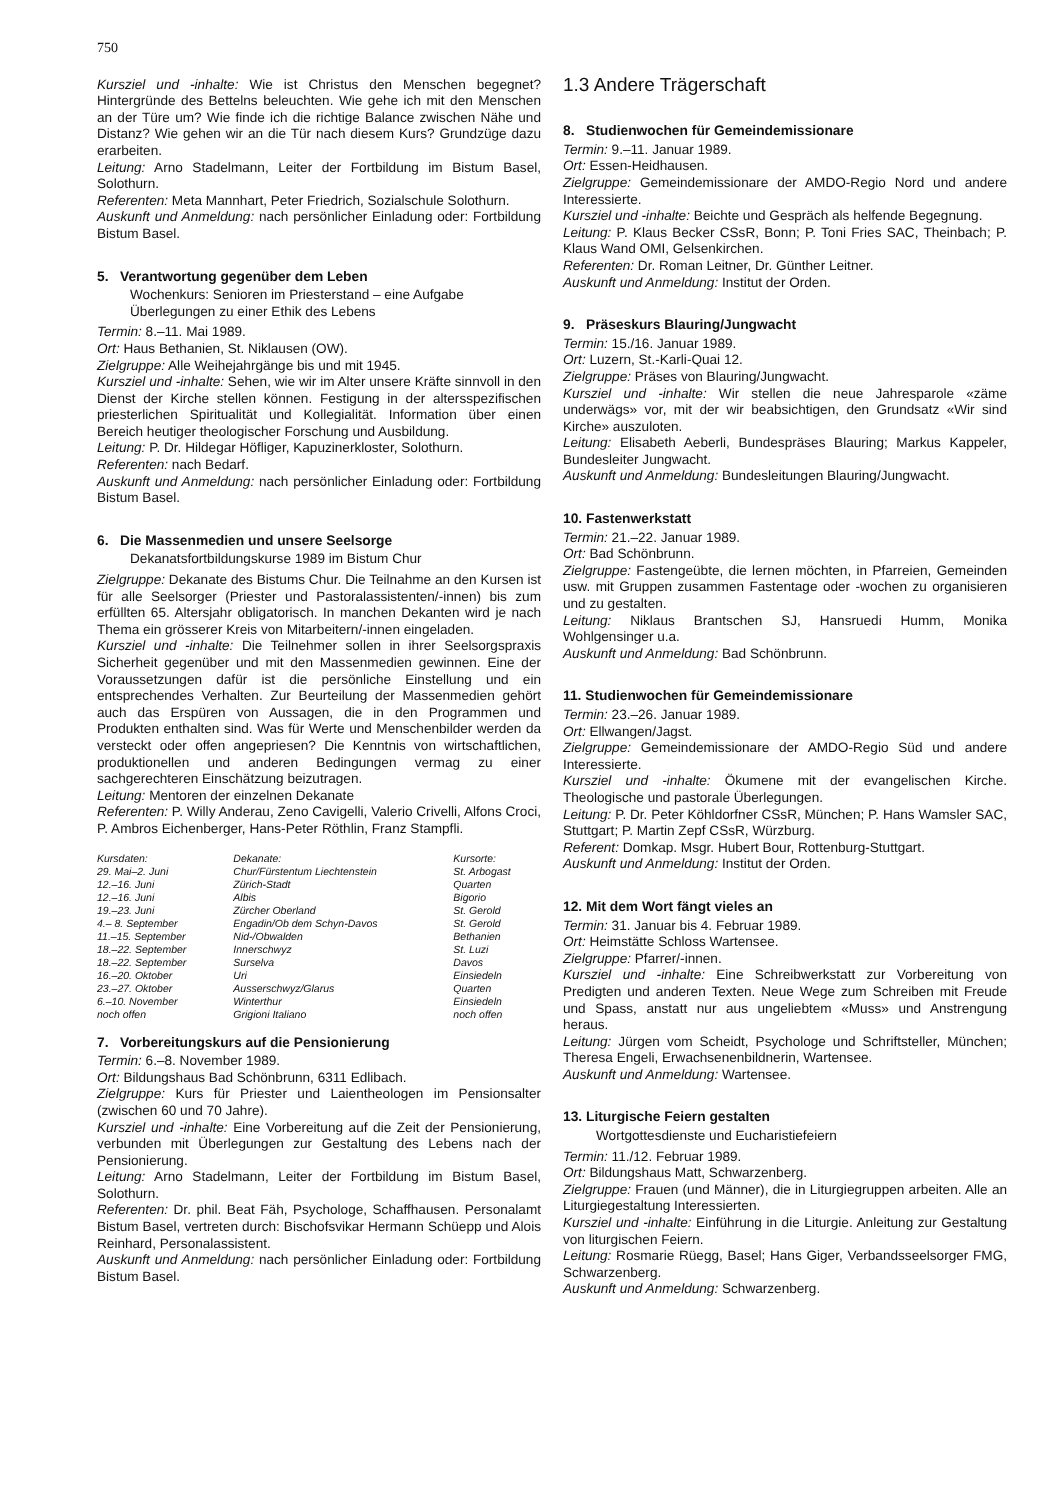750
Kursziel und -inhalte: Wie ist Christus den Menschen begegnet? Hintergründe des Bettelns beleuchten. Wie gehe ich mit den Menschen an der Türe um? Wie finde ich die richtige Balance zwischen Nähe und Distanz? Wie gehen wir an die Tür nach diesem Kurs? Grundzüge dazu erarbeiten.
Leitung: Arno Stadelmann, Leiter der Fortbildung im Bistum Basel, Solothurn.
Referenten: Meta Mannhart, Peter Friedrich, Sozialschule Solothurn.
Auskunft und Anmeldung: nach persönlicher Einladung oder: Fortbildung Bistum Basel.
5. Verantwortung gegenüber dem Leben
Wochenkurs: Senioren im Priesterstand – eine Aufgabe Überlegungen zu einer Ethik des Lebens
Termin: 8.–11. Mai 1989.
Ort: Haus Bethanien, St. Niklausen (OW).
Zielgruppe: Alle Weihejahrgänge bis und mit 1945.
Kursziel und -inhalte: Sehen, wie wir im Alter unsere Kräfte sinnvoll in den Dienst der Kirche stellen können. Festigung in der altersspezifischen priesterlichen Spiritualität und Kollegialität. Information über einen Bereich heutiger theologischer Forschung und Ausbildung.
Leitung: P. Dr. Hildegar Höfliger, Kapuzinerkloster, Solothurn.
Referenten: nach Bedarf.
Auskunft und Anmeldung: nach persönlicher Einladung oder: Fortbildung Bistum Basel.
6. Die Massenmedien und unsere Seelsorge
Dekanatsfortbildungskurse 1989 im Bistum Chur
Zielgruppe: Dekanate des Bistums Chur. Die Teilnahme an den Kursen ist für alle Seelsorger (Priester und Pastoralassistenten/-innen) bis zum erfüllten 65. Altersjahr obligatorisch. In manchen Dekanten wird je nach Thema ein grösserer Kreis von Mitarbeitern/-innen eingeladen.
Kursziel und -inhalte: Die Teilnehmer sollen in ihrer Seelsorgspraxis Sicherheit gegenüber und mit den Massenmedien gewinnen. Eine der Voraussetzungen dafür ist die persönliche Einstellung und ein entsprechendes Verhalten. Zur Beurteilung der Massenmedien gehört auch das Erspüren von Aussagen, die in den Programmen und Produkten enthalten sind. Was für Werte und Menschenbilder werden da versteckt oder offen angepriesen? Die Kenntnis von wirtschaftlichen, produktionellen und anderen Bedingungen vermag zu einer sachgerechteren Einschätzung beizutragen.
Leitung: Mentoren der einzelnen Dekanate
Referenten: P. Willy Anderau, Zeno Cavigelli, Valerio Crivelli, Alfons Croci, P. Ambros Eichenberger, Hans-Peter Röthlin, Franz Stampfli.
| Kursdaten: | Dekanate: | Kursorte: |
| --- | --- | --- |
| 29. Mai–2. Juni | Chur/Fürstentum Liechtenstein | St. Arbogast |
| 12.–16. Juni | Zürich-Stadt | Quarten |
| 12.–16. Juni | Albis | Bigorio |
| 19.–23. Juni | Zürcher Oberland | St. Gerold |
| 4.– 8. September | Engadin/Ob dem Schyn-Davos | St. Gerold |
| 11.–15. September | Nid-/Obwalden | Bethanien |
| 18.–22. September | Innerschwyz | St. Luzi |
| 18.–22. September | Surselva | Davos |
| 16.–20. Oktober | Uri | Einsiedeln |
| 23.–27. Oktober | Ausserschwyz/Glarus | Quarten |
| 6.–10. November | Winterthur | Einsiedeln |
| noch offen | Grigioni Italiano | noch offen |
7. Vorbereitungskurs auf die Pensionierung
Termin: 6.–8. November 1989.
Ort: Bildungshaus Bad Schönbrunn, 6311 Edlibach.
Zielgruppe: Kurs für Priester und Laientheologen im Pensionsalter (zwischen 60 und 70 Jahre).
Kursziel und -inhalte: Eine Vorbereitung auf die Zeit der Pensionierung, verbunden mit Überlegungen zur Gestaltung des Lebens nach der Pensionierung.
Leitung: Arno Stadelmann, Leiter der Fortbildung im Bistum Basel, Solothurn.
Referenten: Dr. phil. Beat Fäh, Psychologe, Schaffhausen. Personalamt Bistum Basel, vertreten durch: Bischofsvikar Hermann Schüepp und Alois Reinhard, Personalassistent.
Auskunft und Anmeldung: nach persönlicher Einladung oder: Fortbildung Bistum Basel.
1.3 Andere Trägerschaft
8. Studienwochen für Gemeindemissionare
Termin: 9.–11. Januar 1989.
Ort: Essen-Heidhausen.
Zielgruppe: Gemeindemissionare der AMDO-Regio Nord und andere Interessierte.
Kursziel und -inhalte: Beichte und Gespräch als helfende Begegnung.
Leitung: P. Klaus Becker CSsR, Bonn; P. Toni Fries SAC, Theinbach; P. Klaus Wand OMI, Gelsenkirchen.
Referenten: Dr. Roman Leitner, Dr. Günther Leitner.
Auskunft und Anmeldung: Institut der Orden.
9. Präseskurs Blauring/Jungwacht
Termin: 15./16. Januar 1989.
Ort: Luzern, St.-Karli-Quai 12.
Zielgruppe: Präses von Blauring/Jungwacht.
Kursziel und -inhalte: Wir stellen die neue Jahresparole «zäme underwägs» vor, mit der wir beabsichtigen, den Grundsatz «Wir sind Kirche» auszuloten.
Leitung: Elisabeth Aeberli, Bundespräses Blauring; Markus Kappeler, Bundesleiter Jungwacht.
Auskunft und Anmeldung: Bundesleitungen Blauring/Jungwacht.
10. Fastenwerkstatt
Termin: 21.–22. Januar 1989.
Ort: Bad Schönbrunn.
Zielgruppe: Fastengeübte, die lernen möchten, in Pfarreien, Gemeinden usw. mit Gruppen zusammen Fastentage oder -wochen zu organisieren und zu gestalten.
Leitung: Niklaus Brantschen SJ, Hansruedi Humm, Monika Wohlgensinger u.a.
Auskunft und Anmeldung: Bad Schönbrunn.
11. Studienwochen für Gemeindemissionare
Termin: 23.–26. Januar 1989.
Ort: Ellwangen/Jagst.
Zielgruppe: Gemeindemissionare der AMDO-Regio Süd und andere Interessierte.
Kursziel und -inhalte: Ökumene mit der evangelischen Kirche. Theologische und pastorale Überlegungen.
Leitung: P. Dr. Peter Köhldorfner CSsR, München; P. Hans Wamsler SAC, Stuttgart; P. Martin Zepf CSsR, Würzburg.
Referent: Domkap. Msgr. Hubert Bour, Rottenburg-Stuttgart.
Auskunft und Anmeldung: Institut der Orden.
12. Mit dem Wort fängt vieles an
Termin: 31. Januar bis 4. Februar 1989.
Ort: Heimstätte Schloss Wartensee.
Zielgruppe: Pfarrer/-innen.
Kursziel und -inhalte: Eine Schreibwerkstatt zur Vorbereitung von Predigten und anderen Texten. Neue Wege zum Schreiben mit Freude und Spass, anstatt nur aus ungeliebtem «Muss» und Anstrengung heraus.
Leitung: Jürgen vom Scheidt, Psychologe und Schriftsteller, München; Theresa Engeli, Erwachsenenbildnerin, Wartensee.
Auskunft und Anmeldung: Wartensee.
13. Liturgische Feiern gestalten
Wortgottesdienste und Eucharistiefeiern
Termin: 11./12. Februar 1989.
Ort: Bildungshaus Matt, Schwarzenberg.
Zielgruppe: Frauen (und Männer), die in Liturgiegruppen arbeiten. Alle an Liturgiegestaltung Interessierten.
Kursziel und -inhalte: Einführung in die Liturgie. Anleitung zur Gestaltung von liturgischen Feiern.
Leitung: Rosmarie Rüegg, Basel; Hans Giger, Verbandsseelsorger FMG, Schwarzenberg.
Auskunft und Anmeldung: Schwarzenberg.